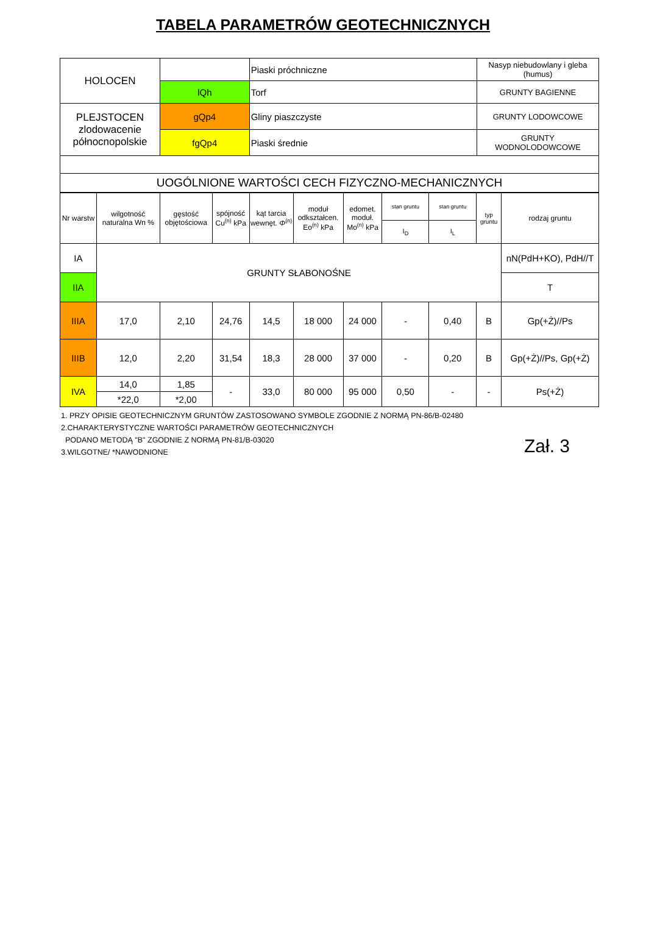TABELA PARAMETRÓW GEOTECHNICZNYCH
| HOLOCEN | | Piaski próchniczne | Nasyp niebudowlany i gleba (humus) |
| | lQh | Torf | GRUNTY BAGIENNE |
| PLEJSTOCEN zlodowacenie północnopolskie | gQp4 | Gliny piaszczyste | GRUNTY LODOWCOWE |
| | fgQp4 | Piaski średnie | GRUNTY WODNOLODOWCOWE |
| UOGÓLNIONE WARTOŚCI CECH FIZYCZNO-MECHANICZNYCH | | | |
| Nr warstw | wilgotność naturalna Wn % | gęstość objętościowa | spójność Cu<sup>(n)</sup> kPa | kąt tarcia wewnęt. Φ<sup>(n)</sup> | moduł odkształcen. Eo<sup>(n)</sup> kPa | edomet. moduł. Mo<sup>(n)</sup> kPa | stan gruntu | stan gruntu | typ gruntu | rodzaj gruntu |
| --- | --- | --- | --- | --- | --- | --- | --- | --- | --- | --- |
| | | | | | | | I<sub>D</sub> | I<sub>L</sub> | | |
| IA | GRUNTY SŁABONOŚNE | | | | | | | | | nN(PdH+KO), PdH//T |
| IIA | | | | | | | | | | T |
| IIIA | 17,0 | 2,10 | 24,76 | 14,5 | 18 000 | 24 000 | - | 0,40 | B | Gp(+Ż)//Ps |
| IIIB | 12,0 | 2,20 | 31,54 | 18,3 | 28 000 | 37 000 | - | 0,20 | B | Gp(+Ż)//Ps, Gp(+Ż) |
| IVA | 14,0 | 1,85 | - | 33,0 | 80 000 | 95 000 | 0,50 | - | - | Ps(+Ż) |
| | *22,0 | *2,00 | | | | | | | | |
1. PRZY OPISIE GEOTECHNICZNYM GRUNTÓW ZASTOSOWANO SYMBOLE ZGODNIE Z NORMĄ PN-86/B-02480
2.CHARAKTERYSTYCZNE WARTOŚCI PARAMETRÓW GEOTECHNICZNYCH
PODANO METODĄ "B" ZGODNIE Z NORMĄ PN-81/B-03020
3.WILGOTNE/ *NAWODNIONE
Zał. 3